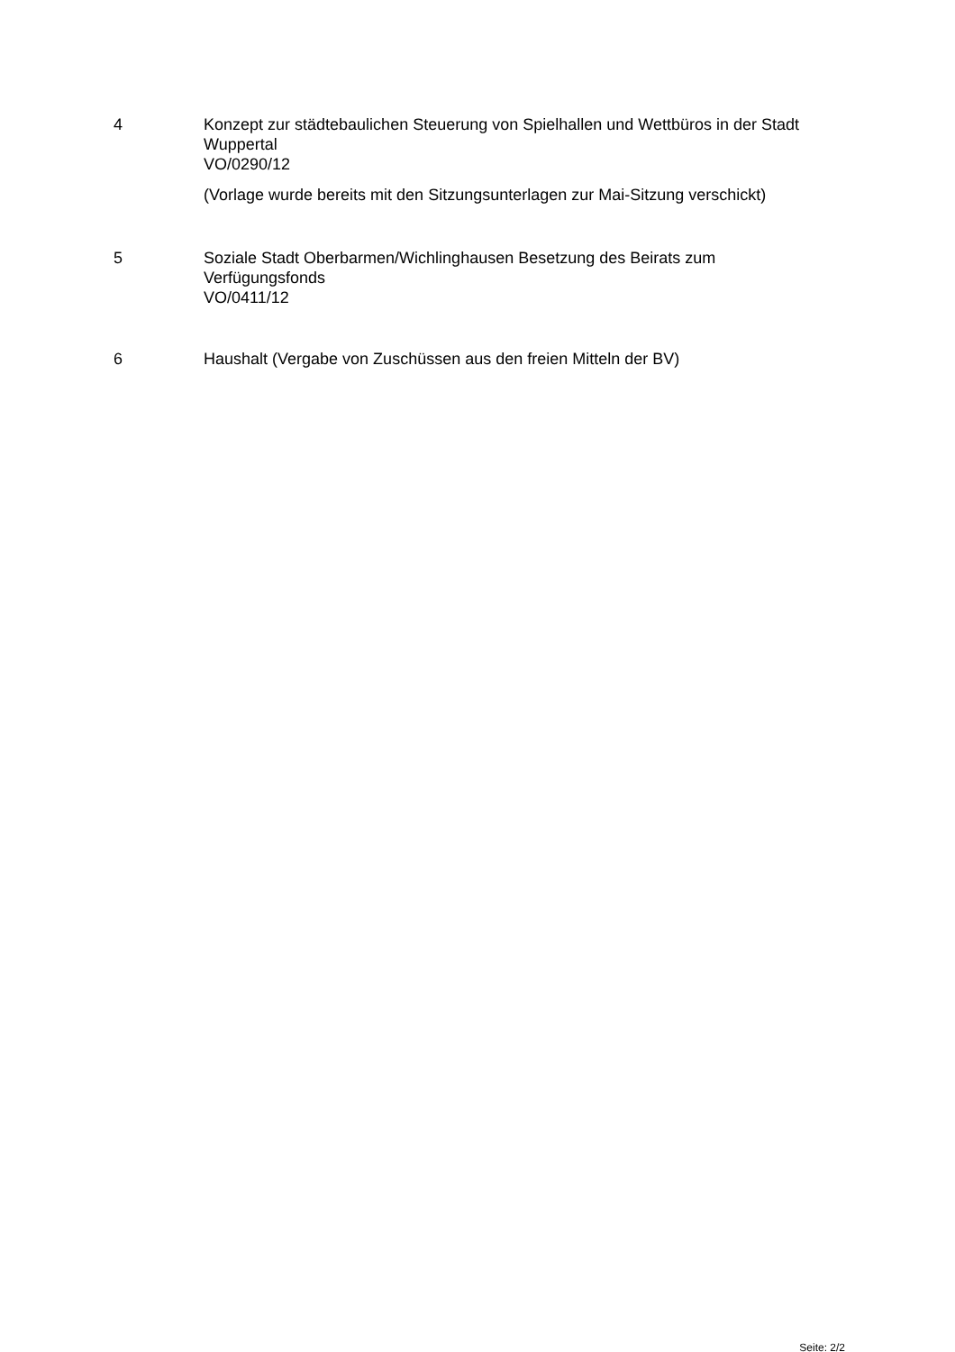4 Konzept zur städtebaulichen Steuerung von Spielhallen und Wettbüros in der Stadt Wuppertal
VO/0290/12
(Vorlage wurde bereits mit den Sitzungsunterlagen zur Mai-Sitzung verschickt)
5 Soziale Stadt Oberbarmen/Wichlinghausen Besetzung des Beirats zum Verfügungsfonds
VO/0411/12
6 Haushalt (Vergabe von Zuschüssen aus den freien Mitteln der BV)
Seite: 2/2